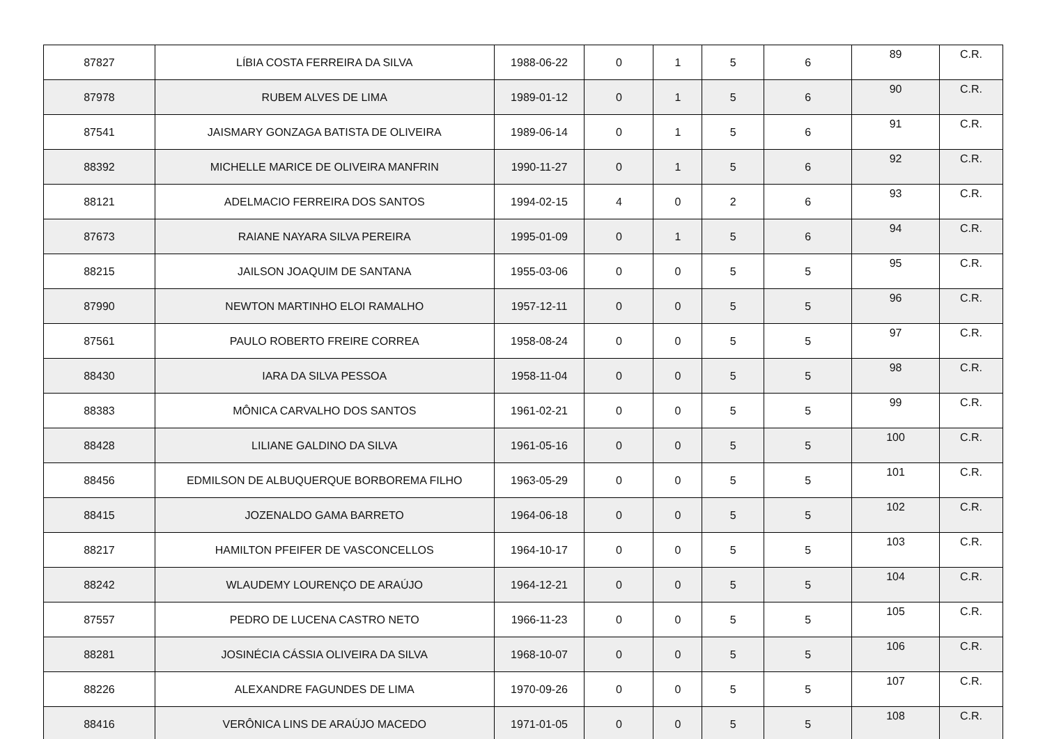| 87827 | LÍBIA COSTA FERREIRA DA SILVA | 1988-06-22 | 0 | 1 | 5 | 6 | 89 | C.R. |
| 87978 | RUBEM ALVES DE LIMA | 1989-01-12 | 0 | 1 | 5 | 6 | 90 | C.R. |
| 87541 | JAISMARY GONZAGA BATISTA DE OLIVEIRA | 1989-06-14 | 0 | 1 | 5 | 6 | 91 | C.R. |
| 88392 | MICHELLE MARICE DE OLIVEIRA MANFRIN | 1990-11-27 | 0 | 1 | 5 | 6 | 92 | C.R. |
| 88121 | ADELMACIO FERREIRA DOS SANTOS | 1994-02-15 | 4 | 0 | 2 | 6 | 93 | C.R. |
| 87673 | RAIANE NAYARA SILVA PEREIRA | 1995-01-09 | 0 | 1 | 5 | 6 | 94 | C.R. |
| 88215 | JAILSON JOAQUIM DE SANTANA | 1955-03-06 | 0 | 0 | 5 | 5 | 95 | C.R. |
| 87990 | NEWTON MARTINHO ELOI RAMALHO | 1957-12-11 | 0 | 0 | 5 | 5 | 96 | C.R. |
| 87561 | PAULO ROBERTO FREIRE CORREA | 1958-08-24 | 0 | 0 | 5 | 5 | 97 | C.R. |
| 88430 | IARA DA SILVA PESSOA | 1958-11-04 | 0 | 0 | 5 | 5 | 98 | C.R. |
| 88383 | MÔNICA CARVALHO DOS SANTOS | 1961-02-21 | 0 | 0 | 5 | 5 | 99 | C.R. |
| 88428 | LILIANE GALDINO DA SILVA | 1961-05-16 | 0 | 0 | 5 | 5 | 100 | C.R. |
| 88456 | EDMILSON DE ALBUQUERQUE BORBOREMA FILHO | 1963-05-29 | 0 | 0 | 5 | 5 | 101 | C.R. |
| 88415 | JOZENALDO GAMA BARRETO | 1964-06-18 | 0 | 0 | 5 | 5 | 102 | C.R. |
| 88217 | HAMILTON PFEIFER DE VASCONCELLOS | 1964-10-17 | 0 | 0 | 5 | 5 | 103 | C.R. |
| 88242 | WLAUDEMY LOURENÇO DE ARAÚJO | 1964-12-21 | 0 | 0 | 5 | 5 | 104 | C.R. |
| 87557 | PEDRO DE LUCENA CASTRO NETO | 1966-11-23 | 0 | 0 | 5 | 5 | 105 | C.R. |
| 88281 | JOSINÉCIA CÁSSIA OLIVEIRA DA SILVA | 1968-10-07 | 0 | 0 | 5 | 5 | 106 | C.R. |
| 88226 | ALEXANDRE FAGUNDES DE LIMA | 1970-09-26 | 0 | 0 | 5 | 5 | 107 | C.R. |
| 88416 | VERÔNICA LINS DE ARAÚJO MACEDO | 1971-01-05 | 0 | 0 | 5 | 5 | 108 | C.R. |